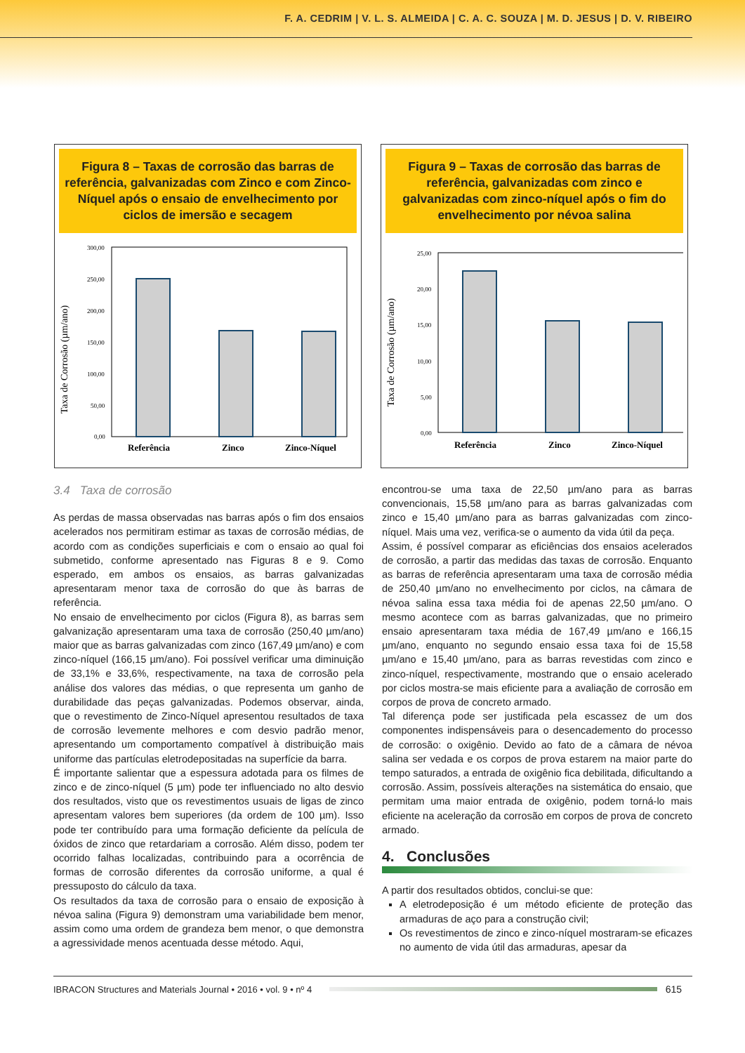F. A. CEDRIM | V. L. S. ALMEIDA | C. A. C. SOUZA | M. D. JESUS | D. V. RIBEIRO
Figura 8 – Taxas de corrosão das barras de referência, galvanizadas com Zinco e com Zinco-Níquel após o ensaio de envelhecimento por ciclos de imersão e secagem
Taxa de Corrosão (µm/ano)
300,00
250,00
200,00
150,00
100,00
50,00
0,00
Referência
Zinco
Zinco-Níquel
Figura 9 – Taxas de corrosão das barras de referência, galvanizadas com zinco e galvanizadas com zinco-níquel após o fim do envelhecimento por névoa salina
Taxa de Corrosão (µm/ano)
25,00
20,00
15,00
10,00
5,00
0,00
Referência
Zinco
Zinco-Níquel
3.4 Taxa de corrosão
As perdas de massa observadas nas barras após o fim dos ensaios acelerados nos permitiram estimar as taxas de corrosão médias, de acordo com as condições superficiais e com o ensaio ao qual foi submetido, conforme apresentado nas Figuras 8 e 9. Como esperado, em ambos os ensaios, as barras galvanizadas apresentaram menor taxa de corrosão do que às barras de referência.
No ensaio de envelhecimento por ciclos (Figura 8), as barras sem galvanização apresentaram uma taxa de corrosão (250,40 µm/ano) maior que as barras galvanizadas com zinco (167,49 µm/ano) e com zinco-níquel (166,15 µm/ano). Foi possível verificar uma diminuição de 33,1% e 33,6%, respectivamente, na taxa de corrosão pela análise dos valores das médias, o que representa um ganho de durabilidade das peças galvanizadas. Podemos observar, ainda, que o revestimento de Zinco-Níquel apresentou resultados de taxa de corrosão levemente melhores e com desvio padrão menor, apresentando um comportamento compatível à distribuição mais uniforme das partículas eletrodepositadas na superfície da barra.
É importante salientar que a espessura adotada para os filmes de zinco e de zinco-níquel (5 µm) pode ter influenciado no alto desvio dos resultados, visto que os revestimentos usuais de ligas de zinco apresentam valores bem superiores (da ordem de 100 µm). Isso pode ter contribuído para uma formação deficiente da película de óxidos de zinco que retardariam a corrosão. Além disso, podem ter ocorrido falhas localizadas, contribuindo para a ocorrência de formas de corrosão diferentes da corrosão uniforme, a qual é pressuposto do cálculo da taxa.
Os resultados da taxa de corrosão para o ensaio de exposição à névoa salina (Figura 9) demonstram uma variabilidade bem menor, assim como uma ordem de grandeza bem menor, o que demonstra a agressividade menos acentuada desse método. Aqui,
encontrou-se uma taxa de 22,50 µm/ano para as barras convencionais, 15,58 µm/ano para as barras galvanizadas com zinco e 15,40 µm/ano para as barras galvanizadas com zinco-níquel. Mais uma vez, verifica-se o aumento da vida útil da peça.
Assim, é possível comparar as eficiências dos ensaios acelerados de corrosão, a partir das medidas das taxas de corrosão. Enquanto as barras de referência apresentaram uma taxa de corrosão média de 250,40 µm/ano no envelhecimento por ciclos, na câmara de névoa salina essa taxa média foi de apenas 22,50 µm/ano. O mesmo acontece com as barras galvanizadas, que no primeiro ensaio apresentaram taxa média de 167,49 µm/ano e 166,15 µm/ano, enquanto no segundo ensaio essa taxa foi de 15,58 µm/ano e 15,40 µm/ano, para as barras revestidas com zinco e zinco-níquel, respectivamente, mostrando que o ensaio acelerado por ciclos mostra-se mais eficiente para a avaliação de corrosão em corpos de prova de concreto armado.
Tal diferença pode ser justificada pela escassez de um dos componentes indispensáveis para o desencademento do processo de corrosão: o oxigênio. Devido ao fato de a câmara de névoa salina ser vedada e os corpos de prova estarem na maior parte do tempo saturados, a entrada de oxigênio fica debilitada, dificultando a corrosão. Assim, possíveis alterações na sistemática do ensaio, que permitam uma maior entrada de oxigênio, podem torná-lo mais eficiente na aceleração da corrosão em corpos de prova de concreto armado.
4. Conclusões
A partir dos resultados obtidos, conclui-se que:
A eletrodeposição é um método eficiente de proteção das armaduras de aço para a construção civil;
Os revestimentos de zinco e zinco-níquel mostraram-se eficazes no aumento de vida útil das armaduras, apesar da
IBRACON Structures and Materials Journal • 2016 • vol. 9 • nº 4 615